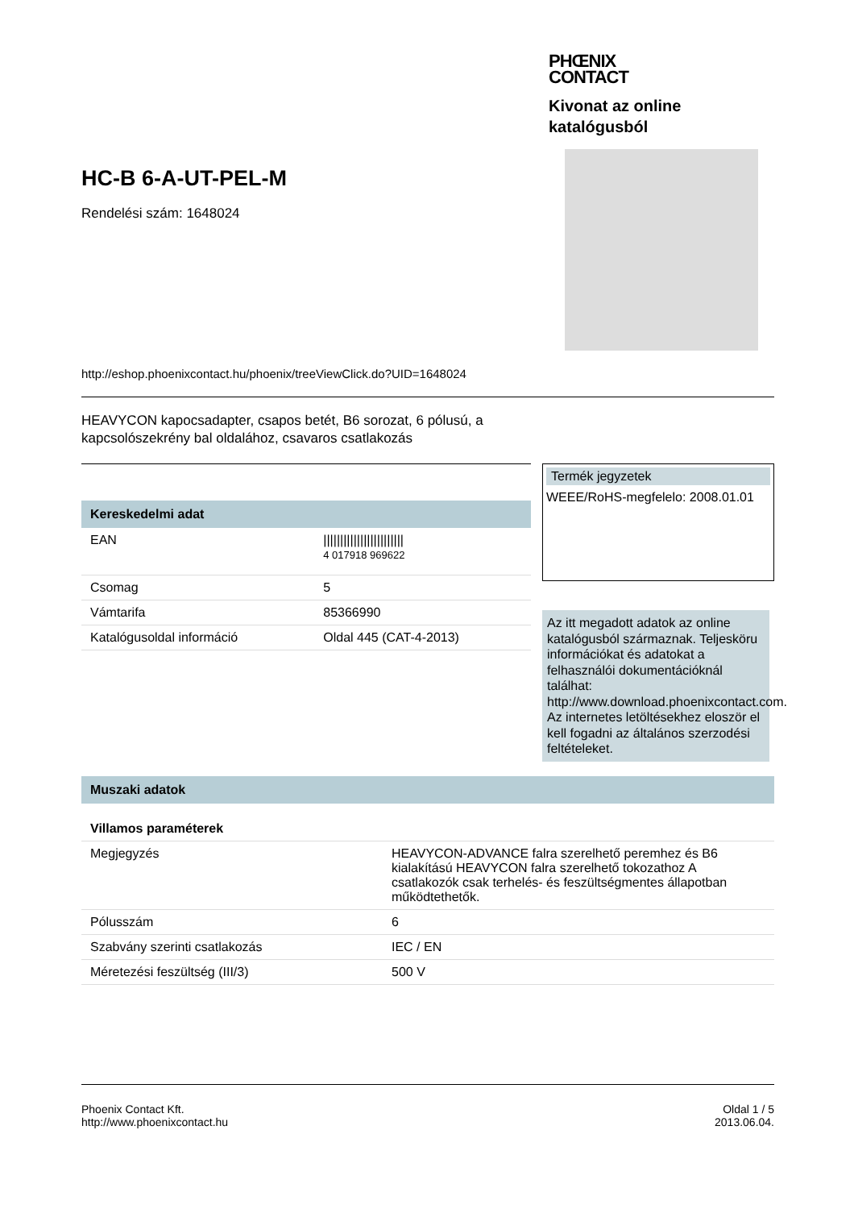HC-B 6-A-UT-PEL-M
Rendelési szám: 1648024
PHŒNIX
CONTACT
Kivonat az online katalógusból
http://eshop.phoenixcontact.hu/phoenix/treeViewClick.do?UID=1648024
HEAVYCON kapocsadapter, csapos betét, B6 sorozat, 6 pólusú, a
kapcsolószekrény bal oldalához, csavaros csatlakozás
| Kereskedelmi adat | |
| --- | --- |
| EAN | //////////////////////// 4 017918 969622 |
| Csomag | 5 |
| Vámtarifa | 85366990 |
| Katalógusoldal információ | Oldal 445 (CAT-4-2013) |
Termék jegyzetek
WEEE/RoHS-megfelelo: 2008.01.01
Az itt megadott adatok az online katalógusból származnak. Teljesköru információkat és adatokat a felhasználói dokumentációknál találhat: http://www.download.phoenixcontact.com. Az internetes letöltésekhez eloször el kell fogadni az általános szerzodési feltételeket.
| Muszaki adatok | |
| --- | --- |
| Villamos paraméterek | |
| Megjegyzés | HEAVYCON-ADVANCE falra szerelhető peremhez és B6 kialakítású HEAVYCON falra szerelhető tokozathoz A csatlakozók csak terhelés- és feszültségmentes állapotban működtethetők. |
| Pólusszám | 6 |
| Szabvány szerinti csatlakozás | IEC / EN |
| Méretezési feszültség (III/3) | 500 V |
Phoenix Contact Kft.
http://www.phoenixcontact.hu
Oldal 1 / 5
2013.06.04.